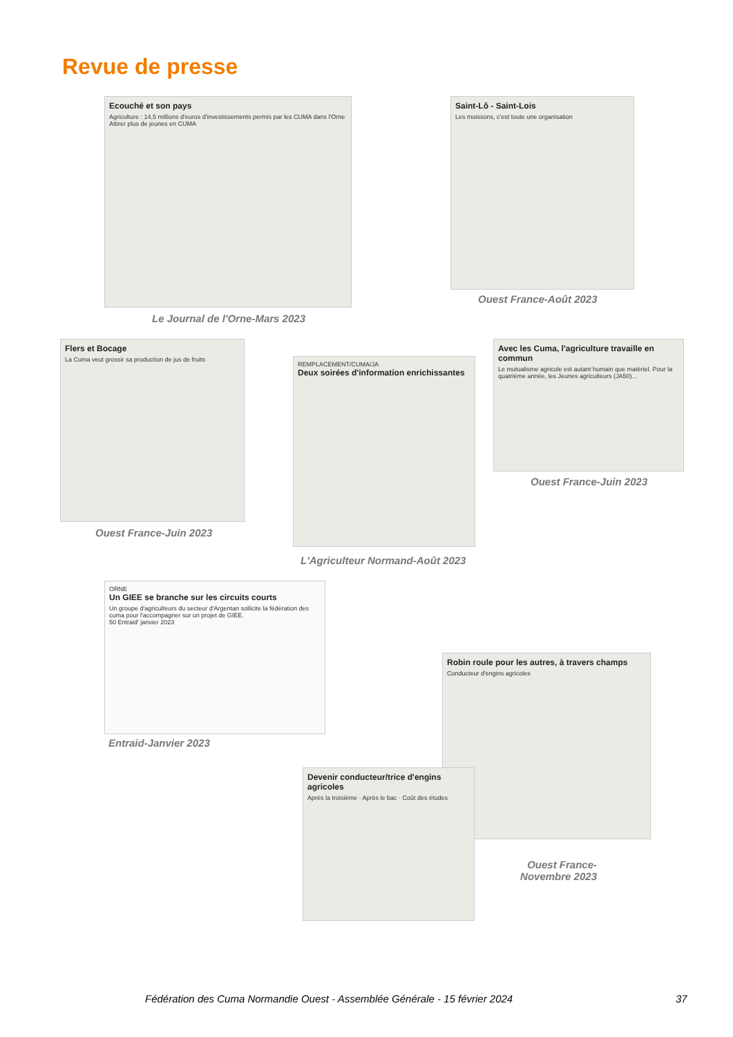Revue de presse
Ecouché et son pays
Agriculture : 14,5 millions d'euros d'investissements permis par les CUMA dans l'Orne
Attirer plus de jeunes en CUMA
Le Journal de l'Orne-Mars 2023
Saint-Lô - Saint-Lois
Les moissons, c'est toute une organisation
Ouest France-Août 2023
Flers et Bocage
La Cuma veut grossir sa production de jus de fruits
Ouest France-Juin 2023
REMPLACEMENT/CUMA/JA
Deux soirées d'information enrichissantes
L'Agriculteur Normand-Août 2023
Avec les Cuma, l'agriculture travaille en commun
Le mutualisme agricole est autant humain que matériel. Pour la quatrième année, les Jeunes agriculteurs (JA50)...
Ouest France-Juin 2023
ORNE
Un GIEE se branche sur les circuits courts
Un groupe d'agriculteurs du secteur d'Argentan sollicite la fédération des cuma pour l'accompagner sur un projet de GIEE.
50 Entraid' janvier 2023
Entraid-Janvier 2023
Robin roule pour les autres, à travers champs
Conducteur d'engins agricoles
Devenir conducteur/trice d'engins agricoles
Après la troisième · Après le bac · Coût des études
Ouest France- Novembre 2023
Fédération des Cuma Normandie Ouest - Assemblée Générale - 15 février 2024
37